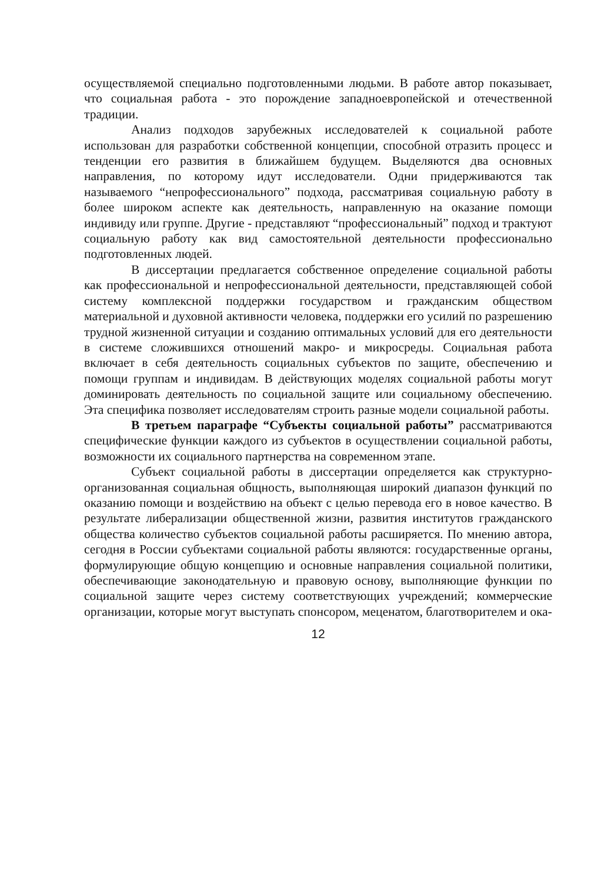осуществляемой специально подготовленными людьми. В работе автор показывает, что социальная работа - это порождение западноевропейской и отечественной традиции.
Анализ подходов зарубежных исследователей к социальной работе использован для разработки собственной концепции, способной отразить процесс и тенденции его развития в ближайшем будущем. Выделяются два основных направления, по которому идут исследователи. Одни придерживаются так называемого “непрофессионального” подхода, рассматривая социальную работу в более широком аспекте как деятельность, направленную на оказание помощи индивиду или группе. Другие - представляют “профессиональный” подход и трактуют социальную работу как вид самостоятельной деятельности профессионально подготовленных людей.
В диссертации предлагается собственное определение социальной работы как профессиональной и непрофессиональной деятельности, представляющей собой систему комплексной поддержки государством и гражданским обществом материальной и духовной активности человека, поддержки его усилий по разрешению трудной жизненной ситуации и созданию оптимальных условий для его деятельности в системе сложившихся отношений макро- и микросреды. Социальная работа включает в себя деятельность социальных субъектов по защите, обеспечению и помощи группам и индивидам. В действующих моделях социальной работы могут доминировать деятельность по социальной защите или социальному обеспечению. Эта специфика позволяет исследователям строить разные модели социальной работы.
В третьем параграфе “Субъекты социальной работы” рассматриваются специфические функции каждого из субъектов в осуществлении социальной работы, возможности их социального партнерства на современном этапе.
Субъект социальной работы в диссертации определяется как структурно-организованная социальная общность, выполняющая широкий диапазон функций по оказанию помощи и воздействию на объект с целью перевода его в новое качество. В результате либерализации общественной жизни, развития институтов гражданского общества количество субъектов социальной работы расширяется. По мнению автора, сегодня в России субъектами социальной работы являются: государственные органы, формулирующие общую концепцию и основные направления социальной политики, обеспечивающие законодательную и правовую основу, выполняющие функции по социальной защите через систему соответствующих учреждений; коммерческие организации, которые могут выступать спонсором, меценатом, благотворителем и ока-
12